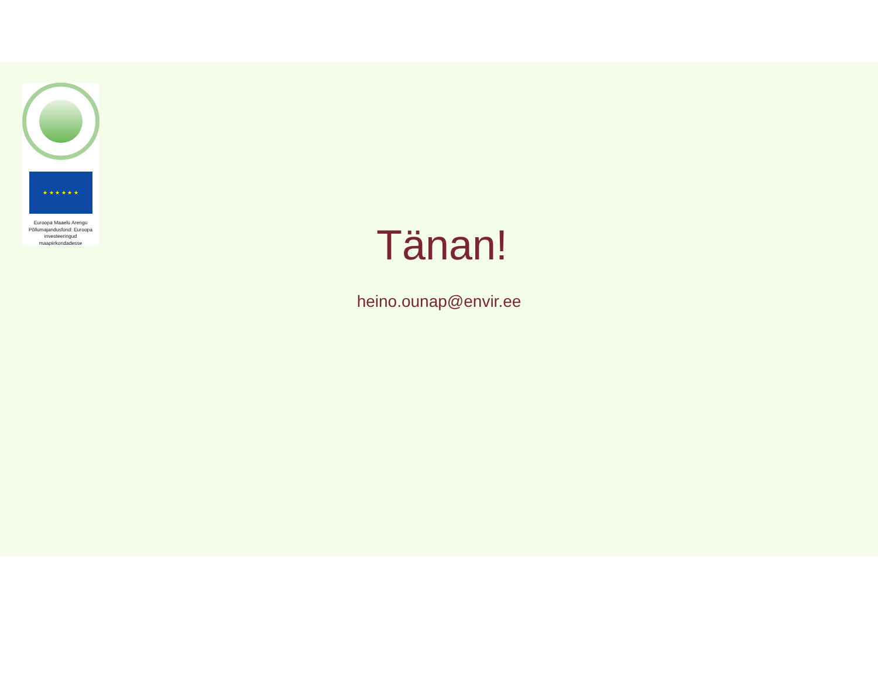★ ★ ★ ★ ★ ★
Euroopa Maaelu Arengu Põllumajandusfond: Euroopa investeeringud maapiirkondadesse
Tänan!
heino.ounap@envir.ee